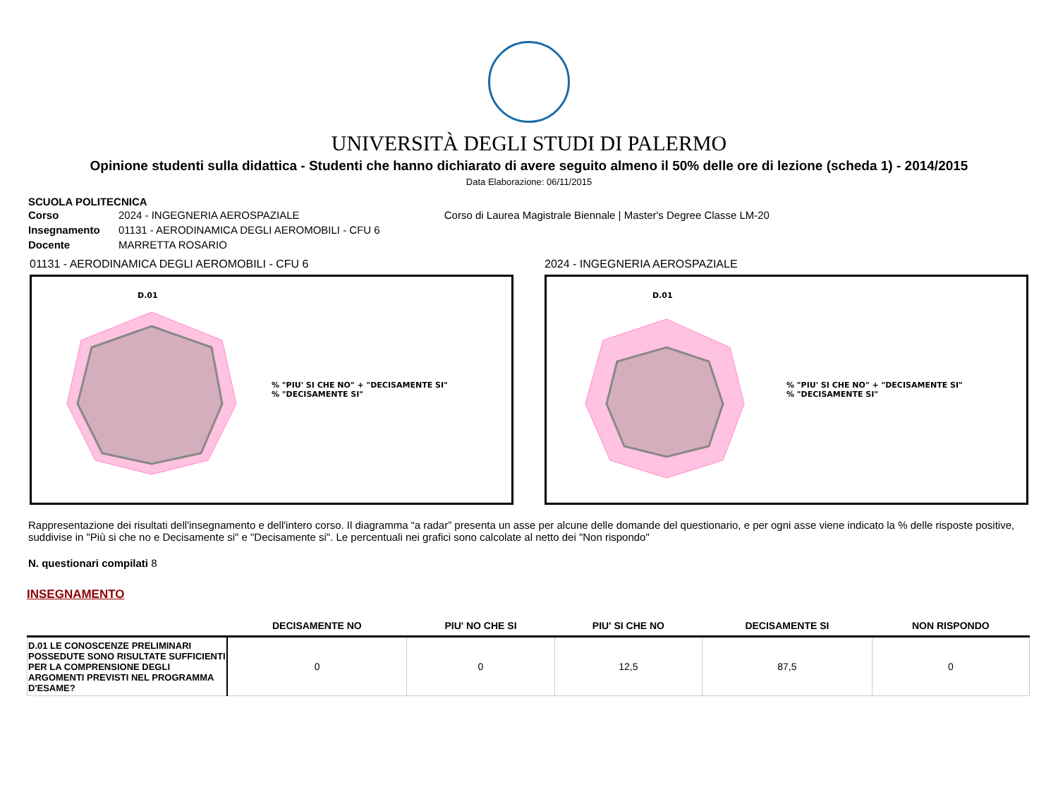UNIVERSITÀ DEGLI STUDI DI PALERMO
Opinione studenti sulla didattica - Studenti che hanno dichiarato di avere seguito almeno il 50% delle ore di lezione (scheda 1) - 2014/2015
Data Elaborazione: 06/11/2015
SCUOLA POLITECNICA
| Corso | 2024 - INGEGNERIA AEROSPAZIALE | Corso di Laurea Magistrale Biennale / Master's Degree Classe LM-20 |
| Insegnamento | 01131 - AERODINAMICA DEGLI AEROMOBILI - CFU 6 | |
| Docente | MARRETTA ROSARIO | |
01131 - AERODINAMICA DEGLI AEROMOBILI - CFU 6
D.01
% "PIU' SI CHE NO" + "DECISAMENTE SI"
% "DECISAMENTE SI"
2024 - INGEGNERIA AEROSPAZIALE
D.01
% "PIU' SI CHE NO" + "DECISAMENTE SI"
% "DECISAMENTE SI"
Rappresentazione dei risultati dell'insegnamento e dell'intero corso. Il diagramma “a radar” presenta un asse per alcune delle domande del questionario, e per ogni asse viene indicato la % delle risposte positive, suddivise in "Più si che no e Decisamente si" e "Decisamente si". Le percentuali nei grafici sono calcolate al netto dei "Non rispondo"
N. questionari compilati 8
INSEGNAMENTO
| | DECISAMENTE NO | PIU' NO CHE SI | PIU' SI CHE NO | DECISAMENTE SI | NON RISPONDO |
| --- | --- | --- | --- | --- | --- |
| D.01 LE CONOSCENZE PRELIMINARI POSSEDUTE SONO RISULTATE SUFFICIENTI PER LA COMPRENSIONE DEGLI ARGOMENTI PREVISTI NEL PROGRAMMA D'ESAME? | 0 | 0 | 12,5 | 87,5 | 0 |